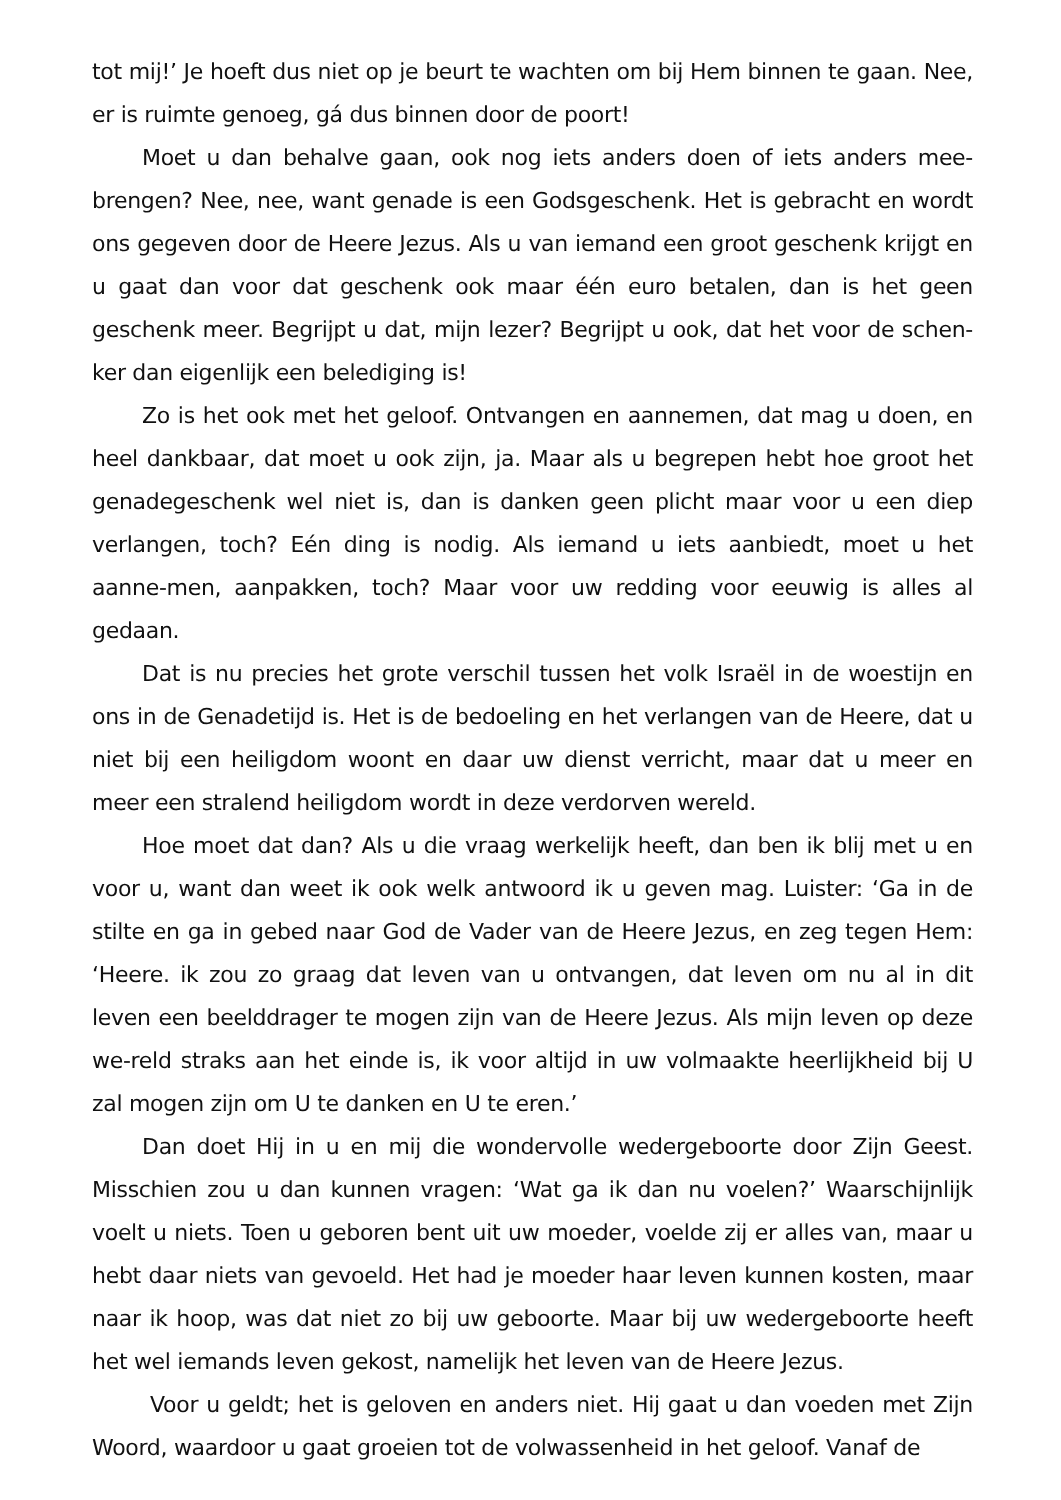tot mij!’ Je hoeft dus niet op je beurt te wachten om bij Hem binnen te gaan. Nee, er is ruimte genoeg, gá dus binnen door de poort!
Moet u dan behalve gaan, ook nog iets anders doen of iets anders mee-brengen? Nee, nee, want genade is een Godsgeschenk. Het is gebracht en wordt ons gegeven door de Heere Jezus. Als u van iemand een groot geschenk krijgt en u gaat dan voor dat geschenk ook maar één euro betalen, dan is het geen geschenk meer. Begrijpt u dat, mijn lezer? Begrijpt u ook, dat het voor de schen-ker dan eigenlijk een belediging is!
Zo is het ook met het geloof. Ontvangen en aannemen, dat mag u doen, en heel dankbaar, dat moet u ook zijn, ja. Maar als u begrepen hebt hoe groot het genadegeschenk wel niet is, dan is danken geen plicht maar voor u een diep verlangen, toch? Eén ding is nodig. Als iemand u iets aanbiedt, moet u het aanne-men, aanpakken, toch? Maar voor uw redding voor eeuwig is alles al gedaan.
Dat is nu precies het grote verschil tussen het volk Israël in de woestijn en ons in de Genadetijd is. Het is de bedoeling en het verlangen van de Heere, dat u niet bij een heiligdom woont en daar uw dienst verricht, maar dat u meer en meer een stralend heiligdom wordt in deze verdorven wereld.
Hoe moet dat dan? Als u die vraag werkelijk heeft, dan ben ik blij met u en voor u, want dan weet ik ook welk antwoord ik u geven mag. Luister: ‘Ga in de stilte en ga in gebed naar God de Vader van de Heere Jezus, en zeg tegen Hem: ‘Heere. ik zou zo graag dat leven van u ontvangen, dat leven om nu al in dit leven een beelddrager te mogen zijn van de Heere Jezus. Als mijn leven op deze we-reld straks aan het einde is, ik voor altijd in uw volmaakte heerlijkheid bij U zal mogen zijn om U te danken en U te eren.’
Dan doet Hij in u en mij die wondervolle wedergeboorte door Zijn Geest. Misschien zou u dan kunnen vragen: ‘Wat ga ik dan nu voelen?’ Waarschijnlijk voelt u niets. Toen u geboren bent uit uw moeder, voelde zij er alles van, maar u hebt daar niets van gevoeld. Het had je moeder haar leven kunnen kosten, maar naar ik hoop, was dat niet zo bij uw geboorte. Maar bij uw wedergeboorte heeft het wel iemands leven gekost, namelijk het leven van de Heere Jezus.
Voor u geldt; het is geloven en anders niet. Hij gaat u dan voeden met Zijn Woord, waardoor u gaat groeien tot de volwassenheid in het geloof. Vanaf de